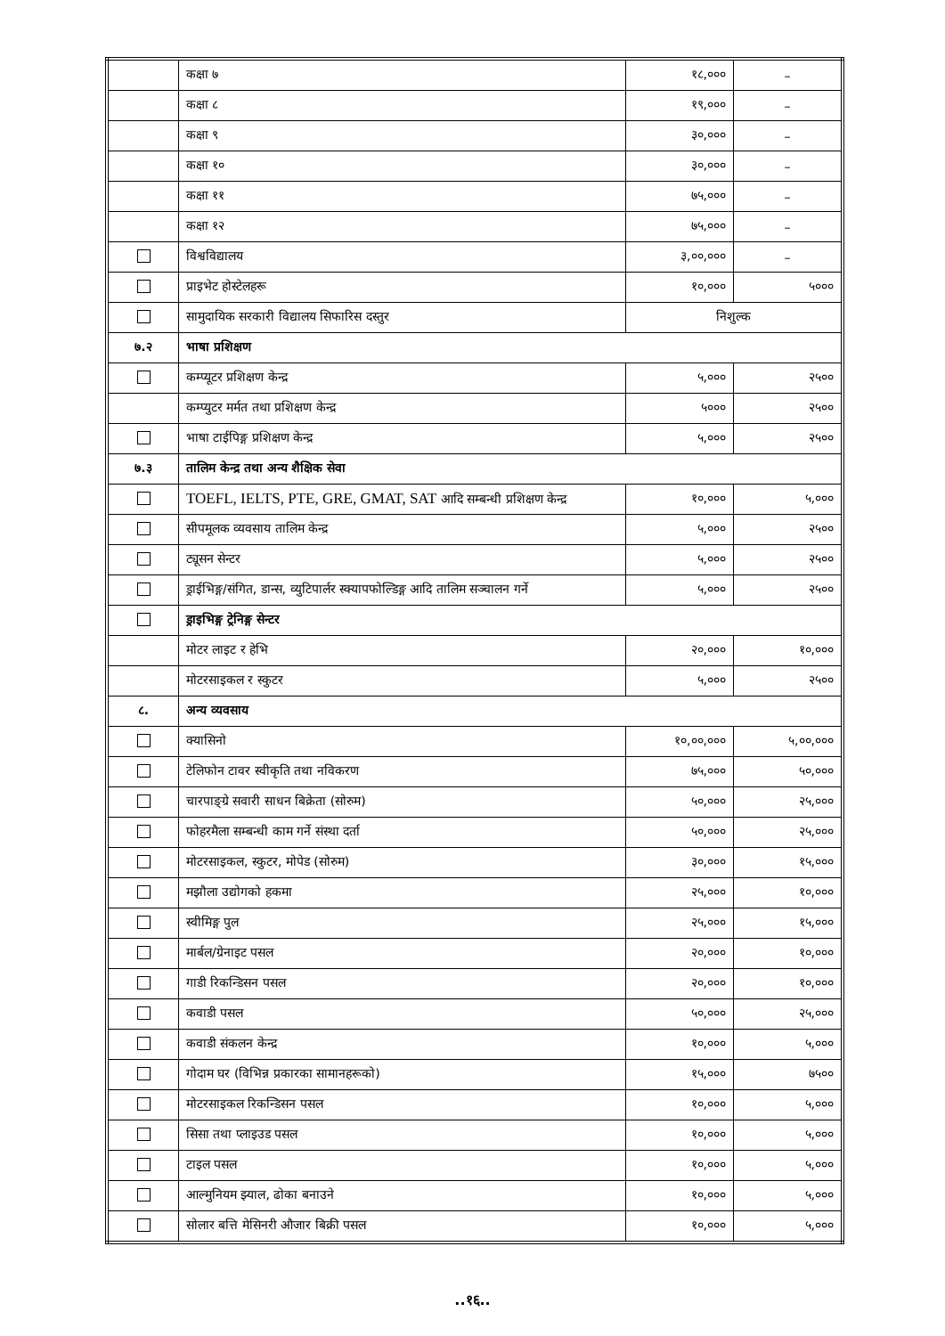| | कक्षा ७ | १८,००० | – |
| | कक्षा ८ | १९,००० | – |
| | कक्षा ९ | ३०,००० | – |
| | कक्षा १० | ३०,००० | – |
| | कक्षा ११ | ७५,००० | – |
| | कक्षा १२ | ७५,००० | – |
| | विश्वविद्यालय | ३,००,००० | – |
| | प्राइभेट होस्टेलहरू | १०,००० | ५००० |
| | सामुदायिक सरकारी विद्यालय सिफारिस दस्तुर | निशुल्क | |
| ७.२ | भाषा प्रशिक्षण | | |
| | कम्प्यूटर प्रशिक्षण केन्द्र | ५,००० | २५०० |
| | कम्प्युटर मर्मत तथा प्रशिक्षण केन्द्र | ५००० | २५०० |
| | भाषा टाईपिङ्ग प्रशिक्षण केन्द्र | ५,००० | २५०० |
| ७.३ | तालिम केन्द्र तथा अन्य शैक्षिक सेवा | | |
| | TOEFL, IELTS, PTE, GRE, GMAT, SAT आदि सम्बन्धी प्रशिक्षण केन्द्र | १०,००० | ५,००० |
| | सीपमूलक व्यवसाय तालिम केन्द्र | ५,००० | २५०० |
| | ट्यूसन सेन्टर | ५,००० | २५०० |
| | ड्राईभिङ्ग/संगित, डान्स, व्युटिपार्लर स्क्यापफोल्डिङ्ग आदि तालिम सञ्चालन गर्ने | ५,००० | २५०० |
| | ड्राइभिङ्ग ट्रेनिङ्ग सेन्टर | | |
| | मोटर लाइट र हेभि | २०,००० | १०,००० |
| | मोटरसाइकल र स्कुटर | ५,००० | २५०० |
| ८. | अन्य व्यवसाय | | |
| | क्यासिनो | १०,००,००० | ५,००,००० |
| | टेलिफोन टावर स्वीकृति तथा नविकरण | ७५,००० | ५०,००० |
| | चारपाङ्ग्रे सवारी साधन बिक्रेता (सोरुम) | ५०,००० | २५,००० |
| | फोहरमैला सम्बन्धी काम गर्ने संस्था दर्ता | ५०,००० | २५,००० |
| | मोटरसाइकल, स्कुटर, मोपेड (सोरुम) | ३०,००० | १५,००० |
| | मझौला उद्योगको हकमा | २५,००० | १०,००० |
| | स्वीमिङ्ग पुल | २५,००० | १५,००० |
| | मार्बल/ग्रेनाइट पसल | २०,००० | १०,००० |
| | गाडी रिकन्डिसन पसल | २०,००० | १०,००० |
| | कवाडी पसल | ५०,००० | २५,००० |
| | कवाडी संकलन केन्द्र | १०,००० | ५,००० |
| | गोदाम घर (विभिन्न प्रकारका सामानहरूको) | १५,००० | ७५०० |
| | मोटरसाइकल रिकन्डिसन पसल | १०,००० | ५,००० |
| | सिसा तथा प्लाइउड पसल | १०,००० | ५,००० |
| | टाइल पसल | १०,००० | ५,००० |
| | आल्मुनियम झ्याल, ढोका बनाउने | १०,००० | ५,००० |
| | सोलार बत्ति मेसिनरी औजार बिक्री पसल | १०,००० | ५,००० |
..१६..